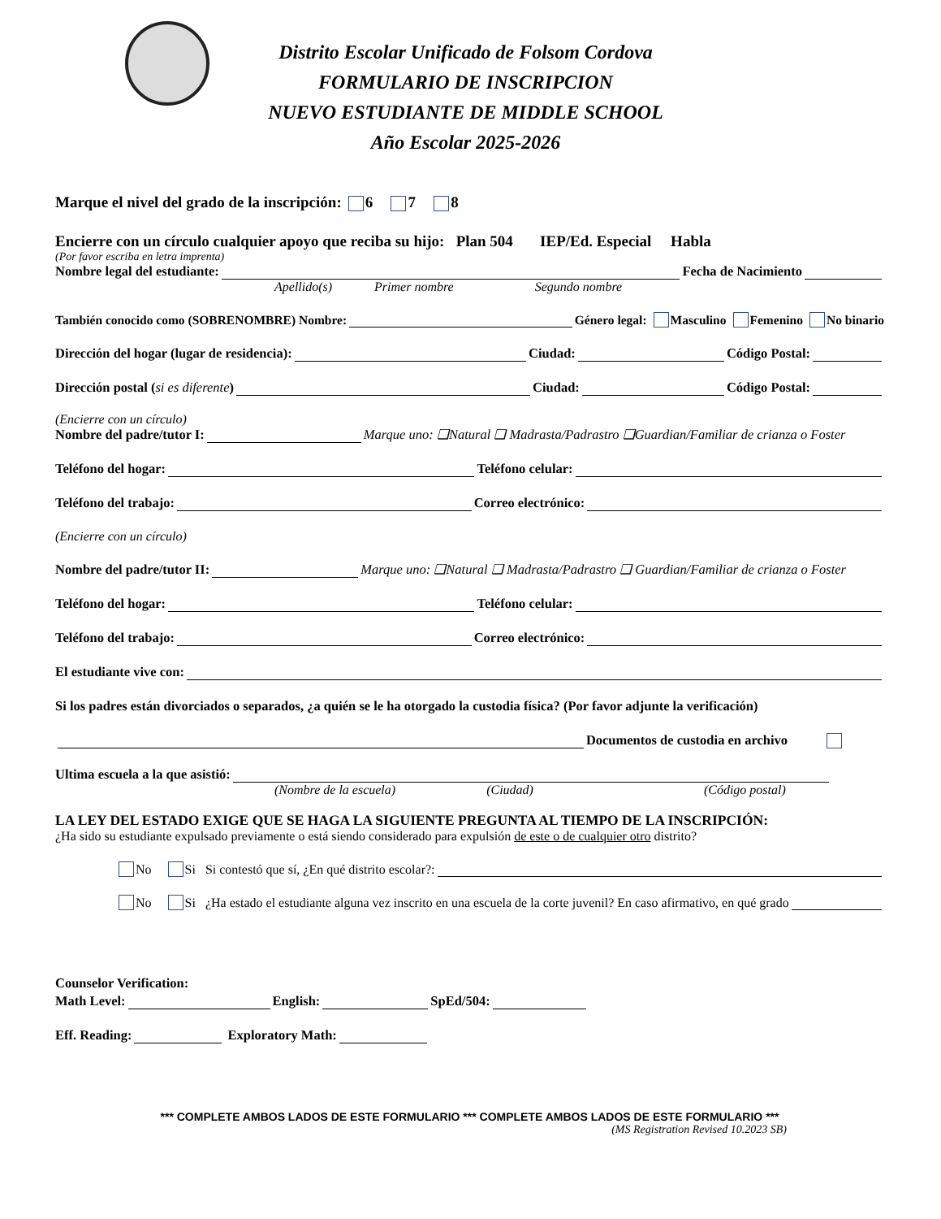Distrito Escolar Unificado de Folsom Cordova
FORMULARIO DE INSCRIPCION
NUEVO ESTUDIANTE DE MIDDLE SCHOOL
Año Escolar 2025-2026
Marque el nivel del grado de la inscripción: 6 7 8
Encierre con un círculo cualquier apoyo que reciba su hijo: Plan 504 IEP/Ed. Especial Habla
(Por favor escriba en letra imprenta)
Nombre legal del estudiante: Fecha de Nacimiento
Apellido(s) Primer nombre Segundo nombre
También conocido como (SOBRENOMBRE) Nombre: Género legal: Masculino Femenino No binario
Dirección del hogar (lugar de residencia): Ciudad: Código Postal:
Dirección postal (si es diferente) Ciudad: Código Postal:
(Encierre con un círculo)
Nombre del padre/tutor I: Marque uno: ❑Natural ❑ Madrasta/Padrastro ❑Guardian/Familiar de crianza o Foster
Teléfono del hogar: Teléfono celular:
Teléfono del trabajo: Correo electrónico:
(Encierre con un círculo)
Nombre del padre/tutor II: Marque uno: ❑Natural ❑ Madrasta/Padrastro ❑ Guardian/Familiar de crianza o Foster
Teléfono del hogar: Teléfono celular:
Teléfono del trabajo: Correo electrónico:
El estudiante vive con:
Si los padres están divorciados o separados, ¿a quién se le ha otorgado la custodia física? (Por favor adjunte la verificación)
Documentos de custodia en archivo
Ultima escuela a la que asistió:
(Nombre de la escuela) (Ciudad) (Código postal)
LA LEY DEL ESTADO EXIGE QUE SE HAGA LA SIGUIENTE PREGUNTA AL TIEMPO DE LA INSCRIPCIÓN:
¿Ha sido su estudiante expulsado previamente o está siendo considerado para expulsión de este o de cualquier otro distrito?
No Si Si contestó que sí, ¿En qué distrito escolar?:
No Si ¿Ha estado el estudiante alguna vez inscrito en una escuela de la corte juvenil? En caso afirmativo, en qué grado
Counselor Verification:
Math Level: English: SpEd/504:
Eff. Reading: Exploratory Math:
*** COMPLETE AMBOS LADOS DE ESTE FORMULARIO *** COMPLETE AMBOS LADOS DE ESTE FORMULARIO ***
(MS Registration Revised 10.2023 SB)